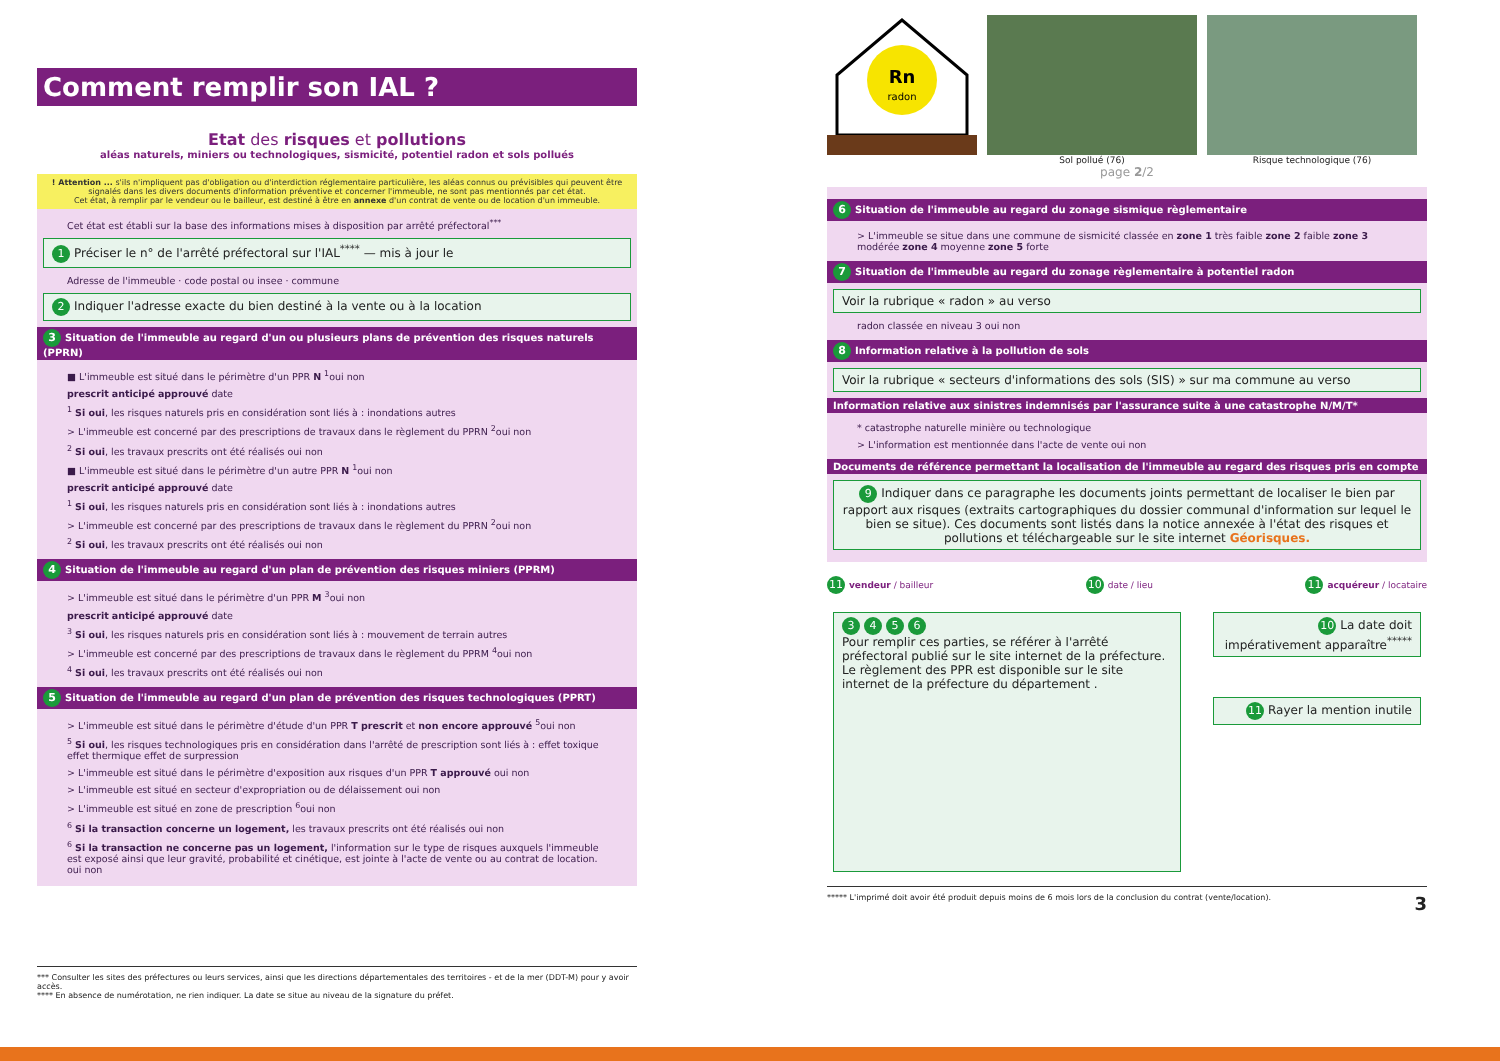Comment remplir son IAL ?
Etat des risques et pollutions
aléas naturels, miniers ou technologiques, sismicité, potentiel radon et sols pollués
! Attention ... s'ils n'impliquent pas d'obligation ou d'interdiction réglementaire particulière, les aléas connus ou prévisibles qui peuvent être signalés dans les divers documents d'information préventive et concerner l'immeuble, ne sont pas mentionnés par cet état.
Cet état, à remplir par le vendeur ou le bailleur, est destiné à être en annexe d'un contrat de vente ou de location d'un immeuble.
Cet état est établi sur la base des informations mises à disposition par arrêté préfectoral<sup>***</sup>
1 Préciser le n° de l'arrêté préfectoral sur l'IAL<sup>****</sup> — mis à jour le
Adresse de l'immeuble · code postal ou insee · commune
2 Indiquer l'adresse exacte du bien destiné à la vente ou à la location
3 Situation de l'immeuble au regard d'un ou plusieurs plans de prévention des risques naturels (PPRN)
■ L'immeuble est situé dans le périmètre d'un PPR N <sup>1</sup>oui non
prescrit anticipé approuvé date
<sup>1</sup> Si oui, les risques naturels pris en considération sont liés à : inondations autres
> L'immeuble est concerné par des prescriptions de travaux dans le règlement du PPRN <sup>2</sup>oui non
<sup>2</sup> Si oui, les travaux prescrits ont été réalisés oui non
■ L'immeuble est situé dans le périmètre d'un autre PPR N <sup>1</sup>oui non
prescrit anticipé approuvé date
<sup>1</sup> Si oui, les risques naturels pris en considération sont liés à : inondations autres
> L'immeuble est concerné par des prescriptions de travaux dans le règlement du PPRN <sup>2</sup>oui non
<sup>2</sup> Si oui, les travaux prescrits ont été réalisés oui non
4 Situation de l'immeuble au regard d'un plan de prévention des risques miniers (PPRM)
> L'immeuble est situé dans le périmètre d'un PPR M <sup>3</sup>oui non
prescrit anticipé approuvé date
<sup>3</sup> Si oui, les risques naturels pris en considération sont liés à : mouvement de terrain autres
> L'immeuble est concerné par des prescriptions de travaux dans le règlement du PPRM <sup>4</sup>oui non
<sup>4</sup> Si oui, les travaux prescrits ont été réalisés oui non
5 Situation de l'immeuble au regard d'un plan de prévention des risques technologiques (PPRT)
> L'immeuble est situé dans le périmètre d'étude d'un PPR T prescrit et non encore approuvé <sup>5</sup>oui non
<sup>5</sup> Si oui, les risques technologiques pris en considération dans l'arrêté de prescription sont liés à : effet toxique effet thermique effet de surpression
> L'immeuble est situé dans le périmètre d'exposition aux risques d'un PPR T approuvé oui non
> L'immeuble est situé en secteur d'expropriation ou de délaissement oui non
> L'immeuble est situé en zone de prescription <sup>6</sup>oui non
<sup>6</sup> Si la transaction concerne un logement, les travaux prescrits ont été réalisés oui non
<sup>6</sup> Si la transaction ne concerne pas un logement, l'information sur le type de risques auxquels l'immeuble est exposé ainsi que leur gravité, probabilité et cinétique, est jointe à l'acte de vente ou au contrat de location. oui non
*** Consulter les sites des préfectures ou leurs services, ainsi que les directions départementales des territoires - et de la mer (DDT-M) pour y avoir accès.
**** En absence de numérotation, ne rien indiquer. La date se situe au niveau de la signature du préfet.
Rn
radon
Sol pollué (76) Risque technologique (76)
page 2/2
6 Situation de l'immeuble au regard du zonage sismique règlementaire
> L'immeuble se situe dans une commune de sismicité classée en zone 1 très faible zone 2 faible zone 3 modérée zone 4 moyenne zone 5 forte
7 Situation de l'immeuble au regard du zonage règlementaire à potentiel radon
Voir la rubrique « radon » au verso
radon classée en niveau 3 oui non
8 Information relative à la pollution de sols
Voir la rubrique « secteurs d'informations des sols (SIS) » sur ma commune au verso
Information relative aux sinistres indemnisés par l'assurance suite à une catastrophe N/M/T*
* catastrophe naturelle minière ou technologique
> L'information est mentionnée dans l'acte de vente oui non
Documents de référence permettant la localisation de l'immeuble au regard des risques pris en compte
9 Indiquer dans ce paragraphe les documents joints permettant de localiser le bien par rapport aux risques (extraits cartographiques du dossier communal d'information sur lequel le bien se situe). Ces documents sont listés dans la notice annexée à l'état des risques et pollutions et téléchargeable sur le site internet Géorisques.
11 vendeur / bailleur 10 date / lieu 11 acquéreur / locataire
3456
Pour remplir ces parties, se référer à l'arrêté préfectoral publié sur le site internet de la préfecture.
Le règlement des PPR est disponible sur le site internet de la préfecture du département .
10 La date doit impérativement apparaître<sup>*****</sup>
11 Rayer la mention inutile
***** L'imprimé doit avoir été produit depuis moins de 6 mois lors de la conclusion du contrat (vente/location). 3